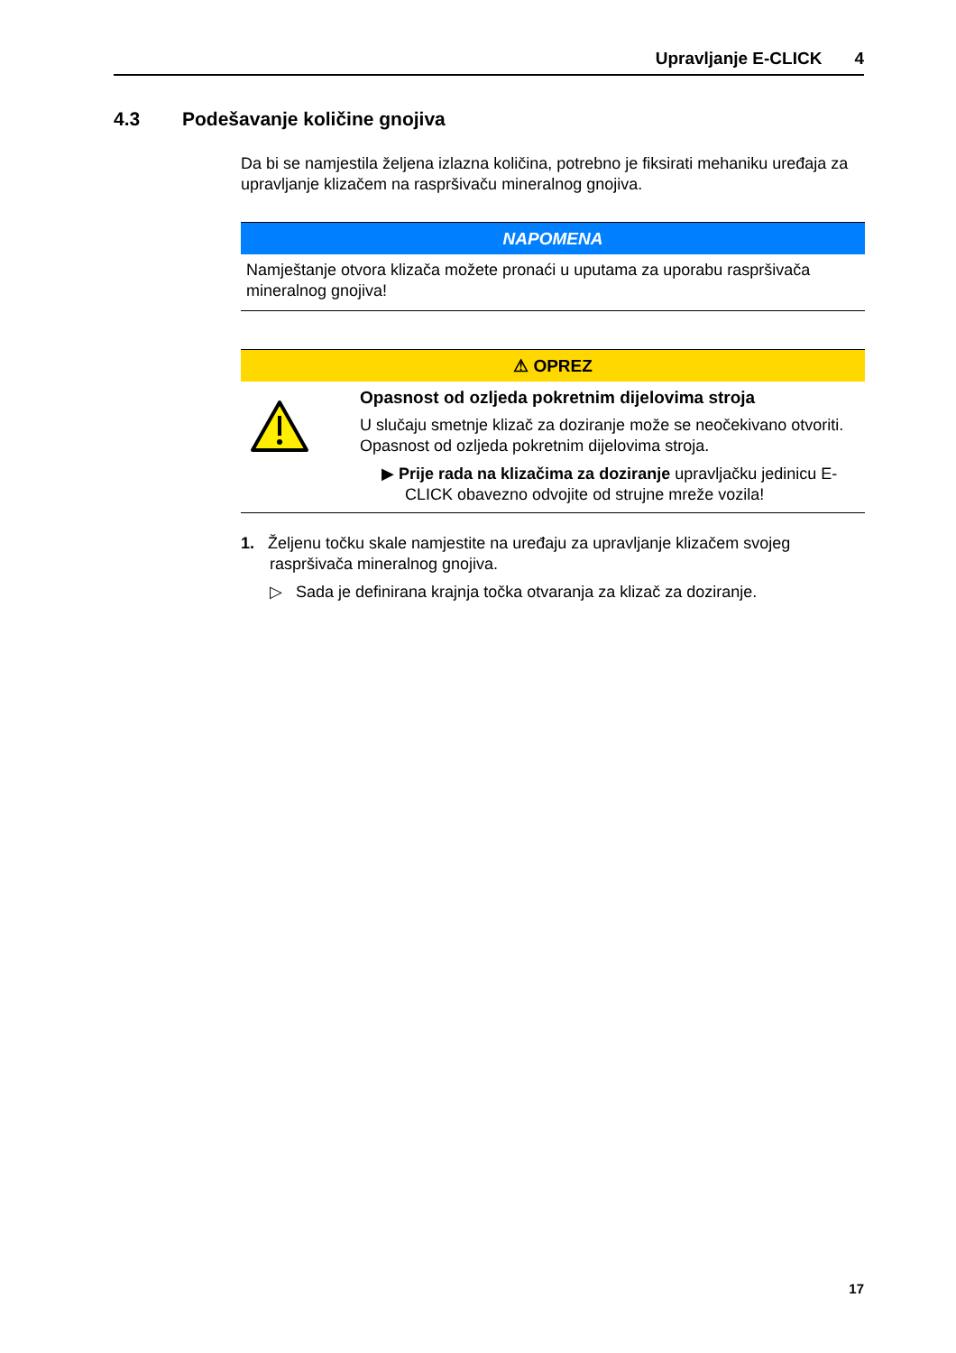Upravljanje E-CLICK 4
4.3 Podešavanje količine gnojiva
Da bi se namjestila željena izlazna količina, potrebno je fiksirati mehaniku uređaja za upravljanje klizačem na raspršivaču mineralnog gnojiva.
NAPOMENA
Namještanje otvora klizača možete pronaći u uputama za uporabu raspršivača mineralnog gnojiva!
⚠ OPREZ
Opasnost od ozljeda pokretnim dijelovima stroja
U slučaju smetnje klizač za doziranje može se neočekivano otvoriti. Opasnost od ozljeda pokretnim dijelovima stroja.
▶ Prije rada na klizačima za doziranje upravljačku jedinicu E-CLICK obavezno odvojite od strujne mreže vozila!
1. Željenu točku skale namjestite na uređaju za upravljanje klizačem svojeg raspršivača mineralnog gnojiva.
▷ Sada je definirana krajnja točka otvaranja za klizač za doziranje.
17